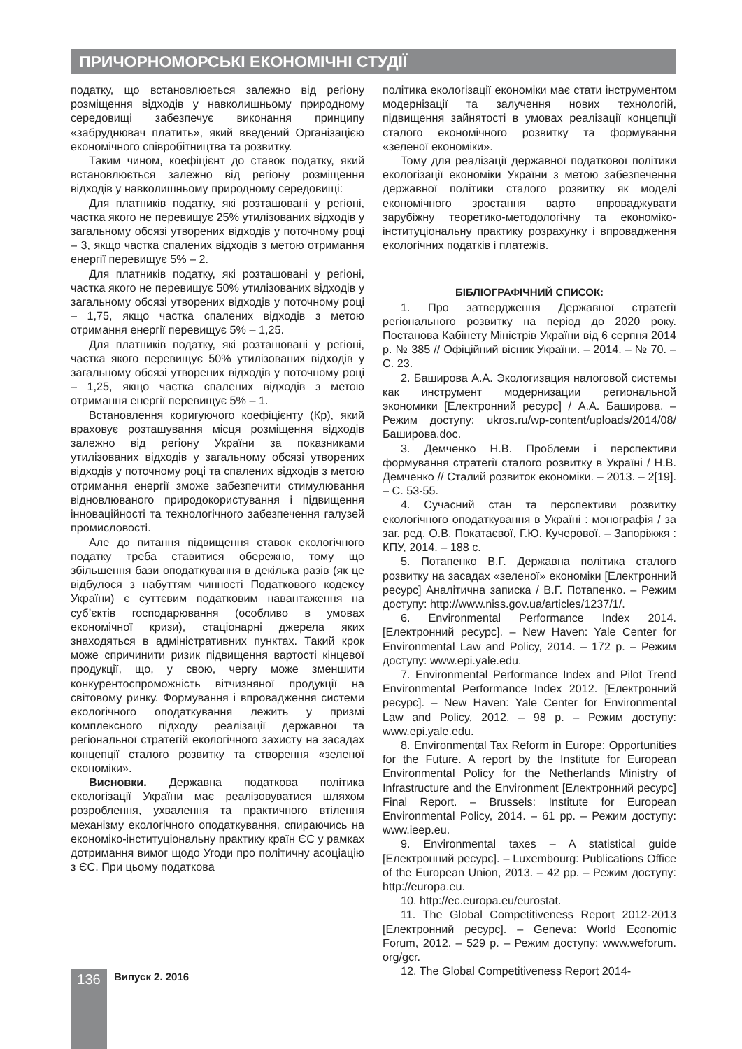ПРИЧОРНОМОРСЬКІ ЕКОНОМІЧНІ СТУДІЇ
податку, що встановлюється залежно від регіону розміщення відходів у навколишньому природному середовищі забезпечує виконання принципу «забруднювач платить», який введений Організацією економічного співробітництва та розвитку.
Таким чином, коефіцієнт до ставок податку, який встановлюється залежно від регіону розміщення відходів у навколишньому природному середовищі:
Для платників податку, які розташовані у регіоні, частка якого не перевищує 25% утилізованих відходів у загальному обсязі утворених відходів у поточному році – 3, якщо частка спалених відходів з метою отримання енергії перевищує 5% – 2.
Для платників податку, які розташовані у регіоні, частка якого не перевищує 50% утилізованих відходів у загальному обсязі утворених відходів у поточному році – 1,75, якщо частка спалених відходів з метою отримання енергії перевищує 5% – 1,25.
Для платників податку, які розташовані у регіоні, частка якого перевищує 50% утилізованих відходів у загальному обсязі утворених відходів у поточному році – 1,25, якщо частка спалених відходів з метою отримання енергії перевищує 5% – 1.
Встановлення коригуючого коефіцієнту (Кр), який враховує розташування місця розміщення відходів залежно від регіону України за показниками утилізованих відходів у загальному обсязі утворених відходів у поточному році та спалених відходів з метою отримання енергії зможе забезпечити стимулювання відновлюваного природокористування і підвищення інноваційності та технологічного забезпечення галузей промисловості.
Але до питання підвищення ставок екологічного податку треба ставитися обережно, тому що збільшення бази оподаткування в декілька разів (як це відбулося з набуттям чинності Податкового кодексу України) є суттєвим податковим навантаження на суб’єктів господарювання (особливо в умовах економічної кризи), стаціонарні джерела яких знаходяться в адміністративних пунктах. Такий крок може спричинити ризик підвищення вартості кінцевої продукції, що, у свою, чергу може зменшити конкурентоспроможність вітчизняної продукції на світовому ринку. Формування і впровадження системи екологічного оподаткування лежить у призмі комплексного підходу реалізації державної та регіональної стратегій екологічного захисту на засадах концепції сталого розвитку та створення «зеленої економіки».
Висновки. Державна податкова політика екологізації України має реалізовуватися шляхом розроблення, ухвалення та практичного втілення механізму екологічного оподаткування, спираючись на економіко-інституціональну практику країн ЄС у рамках дотримання вимог щодо Угоди про політичну асоціацію з ЄС. При цьому податкова
політика екологізації економіки має стати інструментом модернізації та залучення нових технологій, підвищення зайнятості в умовах реалізації концепції сталого економічного розвитку та формування «зеленої економіки».
Тому для реалізації державної податкової політики екологізації економіки України з метою забезпечення державної політики сталого розвитку як моделі економічного зростання варто впроваджувати зарубіжну теоретико-методологічну та економіко-інституціональну практику розрахунку і впровадження екологічних податків і платежів.
БІБЛІОГРАФІЧНИЙ СПИСОК:
1. Про затвердження Державної стратегії регіонального розвитку на період до 2020 року. Постанова Кабінету Міністрів України від 6 серпня 2014 р. № 385 // Офіційний вісник України. – 2014. – № 70. – С. 23.
2. Баширова А.А. Экологизация налоговой системы как инструмент модернизации региональной экономики [Електронний ресурс] / А.А. Баширова. – Режим доступу: ukros.ru/wp-content/uploads/2014/08/ Баширова.doc.
3. Демченко Н.В. Проблеми і перспективи формування стратегії сталого розвитку в Україні / Н.В. Демченко // Сталий розвиток економіки. – 2013. – 2[19]. – С. 53-55.
4. Сучасний стан та перспективи розвитку екологічного оподаткування в Україні : монографія / за заг. ред. О.В. Покатаєвої, Г.Ю. Кучерової. – Запоріжжя : КПУ, 2014. – 188 с.
5. Потапенко В.Г. Державна політика сталого розвитку на засадах «зеленої» економіки [Електронний ресурс] Аналітична записка / В.Г. Потапенко. – Режим доступу: http://www.niss.gov.ua/articles/1237/1/.
6. Environmental Performance Index 2014. [Електронний ресурс]. – New Haven: Yale Center for Environmental Law and Policy, 2014. – 172 p. – Режим доступу: www.epi.yale.edu.
7. Environmental Performance Index and Pilot Trend Environmental Performance Index 2012. [Електронний ресурс]. – New Haven: Yale Center for Environmental Law and Policy, 2012. – 98 p. – Режим доступу: www.epi.yale.edu.
8. Environmental Tax Reform in Europe: Opportunities for the Future. A report by the Institute for European Environmental Policy for the Netherlands Ministry of Infrastructure and the Environment [Електронний ресурс] Final Report. – Brussels: Institute for European Environmental Policy, 2014. – 61 pp. – Режим доступу: www.ieep.eu.
9. Environmental taxes – A statistical guide [Електронний ресурс]. – Luxembourg: Publications Office of the European Union, 2013. – 42 pp. – Режим доступу: http://europa.eu.
10. http://ec.europa.eu/eurostat.
11. The Global Competitiveness Report 2012-2013 [Електронний ресурс]. – Geneva: World Economic Forum, 2012. – 529 p. – Режим доступу: www.weforum. org/gcr.
12. The Global Competitiveness Report 2014-
136 Випуск 2. 2016